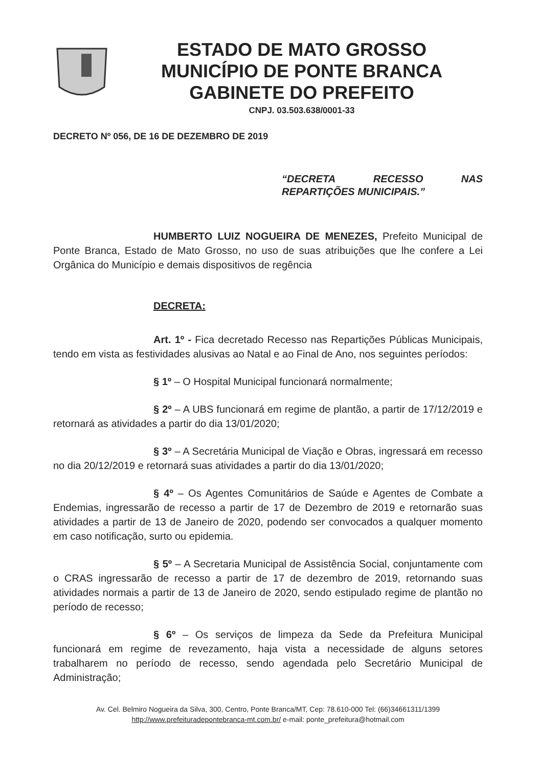ESTADO DE MATO GROSSO
MUNICÍPIO DE PONTE BRANCA
GABINETE DO PREFEITO
CNPJ. 03.503.638/0001-33
DECRETO Nº 056, DE 16 DE DEZEMBRO DE 2019
“DECRETA RECESSO NAS REPARTIÇÕES MUNICIPAIS.”
HUMBERTO LUIZ NOGUEIRA DE MENEZES, Prefeito Municipal de Ponte Branca, Estado de Mato Grosso, no uso de suas atribuições que lhe confere a Lei Orgânica do Município e demais dispositivos de regência
DECRETA:
Art. 1º - Fica decretado Recesso nas Repartições Públicas Municipais, tendo em vista as festividades alusivas ao Natal e ao Final de Ano, nos seguintes períodos:
§ 1º – O Hospital Municipal funcionará normalmente;
§ 2º – A UBS funcionará em regime de plantão, a partir de 17/12/2019 e retornará as atividades a partir do dia 13/01/2020;
§ 3º – A Secretária Municipal de Viação e Obras, ingressará em recesso no dia 20/12/2019 e retornará suas atividades a partir do dia 13/01/2020;
§ 4º – Os Agentes Comunitários de Saúde e Agentes de Combate a Endemias, ingressarão de recesso a partir de 17 de Dezembro de 2019 e retornarão suas atividades a partir de 13 de Janeiro de 2020, podendo ser convocados a qualquer momento em caso notificação, surto ou epidemia.
§ 5º – A Secretaria Municipal de Assistência Social, conjuntamente com o CRAS ingressarão de recesso a partir de 17 de dezembro de 2019, retornando suas atividades normais a partir de 13 de Janeiro de 2020, sendo estipulado regime de plantão no período de recesso;
§ 6º – Os serviços de limpeza da Sede da Prefeitura Municipal funcionará em regime de revezamento, haja vista a necessidade de alguns setores trabalharem no período de recesso, sendo agendada pelo Secretário Municipal de Administração;
Av. Cel. Belmiro Nogueira da Silva, 300, Centro, Ponte Branca/MT, Cep: 78.610-000 Tel: (66)34661311/1399
http://www.prefeituradepontebranca-mt.com.br/ e-mail: ponte_prefeitura@hotmail.com